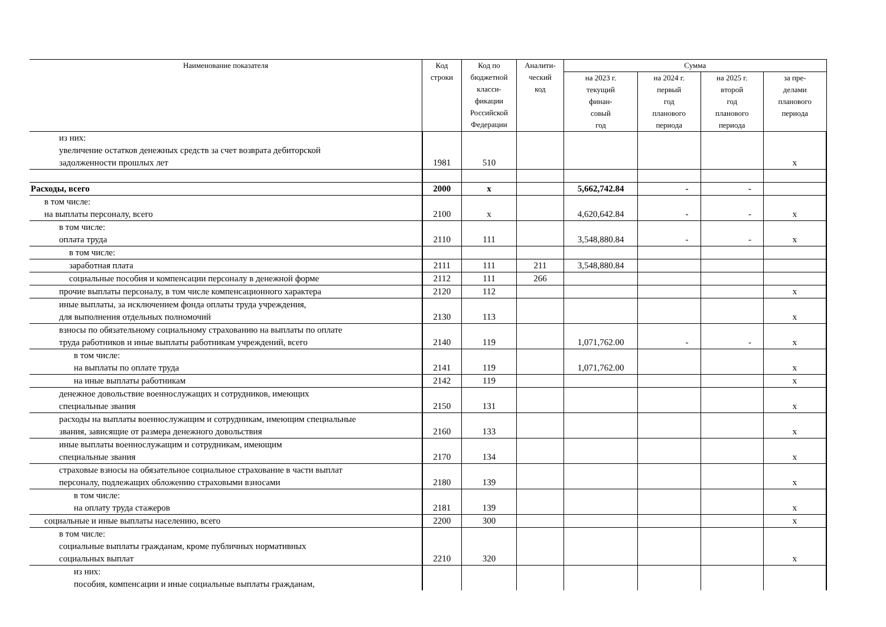| Наименование показателя | Код строки | Код по бюджетной класси- фикации Российской Федерации | Аналити- ческий код | Сумма | | | |
| --- | --- | --- | --- | --- | --- | --- | --- |
| | | | | на 2023 г. текущий финан- совый год | на 2024 г. первый год планового периода | на 2025 г. второй год планового периода | за пре- делами планового периода |
| из них: увеличение остатков денежных средств за счет возврата дебиторской задолженности прошлых лет | 1981 | 510 | | | | | x |
| Расходы, всего | 2000 | x | | 5,662,742.84 | - | - | |
| в том числе: на выплаты персоналу, всего | 2100 | x | | 4,620,642.84 | - | - | x |
| в том числе: оплата труда | 2110 | 111 | | 3,548,880.84 | - | - | x |
| в том числе: | | | | | | | |
| заработная плата | 2111 | 111 | 211 | 3,548,880.84 | | | |
| социальные пособия и компенсации персоналу в денежной форме | 2112 | 111 | 266 | | | | |
| прочие выплаты персоналу, в том числе компенсационного характера | 2120 | 112 | | | | | x |
| иные выплаты, за исключением фонда оплаты труда учреждения, для выполнения отдельных полномочий | 2130 | 113 | | | | | x |
| взносы по обязательному социальному страхованию на выплаты по оплате труда работников и иные выплаты работникам учреждений, всего | 2140 | 119 | | 1,071,762.00 | - | - | x |
| в том числе: на выплаты по оплате труда | 2141 | 119 | | 1,071,762.00 | | | x |
| на иные выплаты работникам | 2142 | 119 | | | | | x |
| денежное довольствие военнослужащих и сотрудников, имеющих специальные звания | 2150 | 131 | | | | | x |
| расходы на выплаты военнослужащим и сотрудникам, имеющим специальные звания, зависящие от размера денежного довольствия | 2160 | 133 | | | | | x |
| иные выплаты военнослужащим и сотрудникам, имеющим специальные звания | 2170 | 134 | | | | | x |
| страховые взносы на обязательное социальное страхование в части выплат персоналу, подлежащих обложению страховыми взносами | 2180 | 139 | | | | | x |
| в том числе: на оплату труда стажеров | 2181 | 139 | | | | | x |
| социальные и иные выплаты населению, всего | 2200 | 300 | | | | | x |
| в том числе: социальные выплаты гражданам, кроме публичных нормативных социальных выплат | 2210 | 320 | | | | | x |
| из них: пособия, компенсации и иные социальные выплаты гражданам, | | | | | | | |